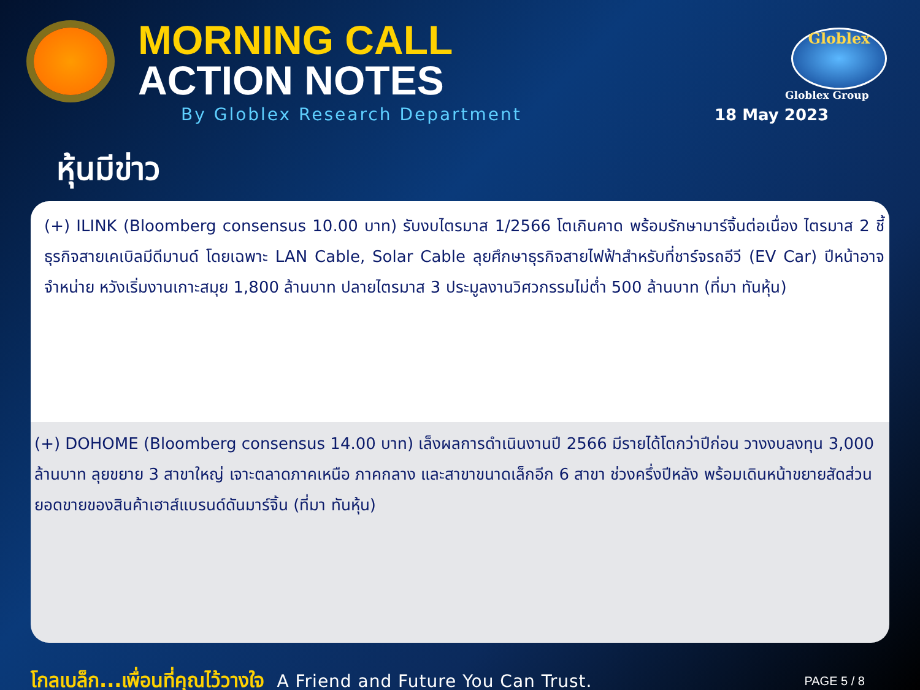MORNING CALL
ACTION NOTES
By Globlex Research Department
Globlex
Globlex Group
18 May 2023
หุ้นมีข่าว
(+) ILINK (Bloomberg consensus 10.00 บาท) รับงบไตรมาส 1/2566 โตเกินคาด พร้อมรักษามาร์จิ้นต่อเนื่อง ไตรมาส 2 ชี้ธุรกิจสายเคเบิลมีดีมานด์ โดยเฉพาะ LAN Cable, Solar Cable ลุยศึกษาธุรกิจสายไฟฟ้าสำหรับที่ชาร์จรถอีวี (EV Car) ปีหน้าอาจจำหน่าย หวังเริ่มงานเกาะสมุย 1,800 ล้านบาท ปลายไตรมาส 3 ประมูลงานวิศวกรรมไม่ต่ำ 500 ล้านบาท (ที่มา ทันหุ้น)
(+) DOHOME (Bloomberg consensus 14.00 บาท) เล็งผลการดำเนินงานปี 2566 มีรายได้โตกว่าปีก่อน วางงบลงทุน 3,000 ล้านบาท ลุยขยาย 3 สาขาใหญ่ เจาะตลาดภาคเหนือ ภาคกลาง และสาขาขนาดเล็กอีก 6 สาขา ช่วงครึ่งปีหลัง พร้อมเดินหน้าขยายสัดส่วนยอดขายของสินค้าเฮาส์แบรนด์ดันมาร์จิ้น (ที่มา ทันหุ้น)
โกลเบล็ก...เพื่อนที่คุณไว้วางใจ A Friend and Future You Can Trust. PAGE 5 / 8